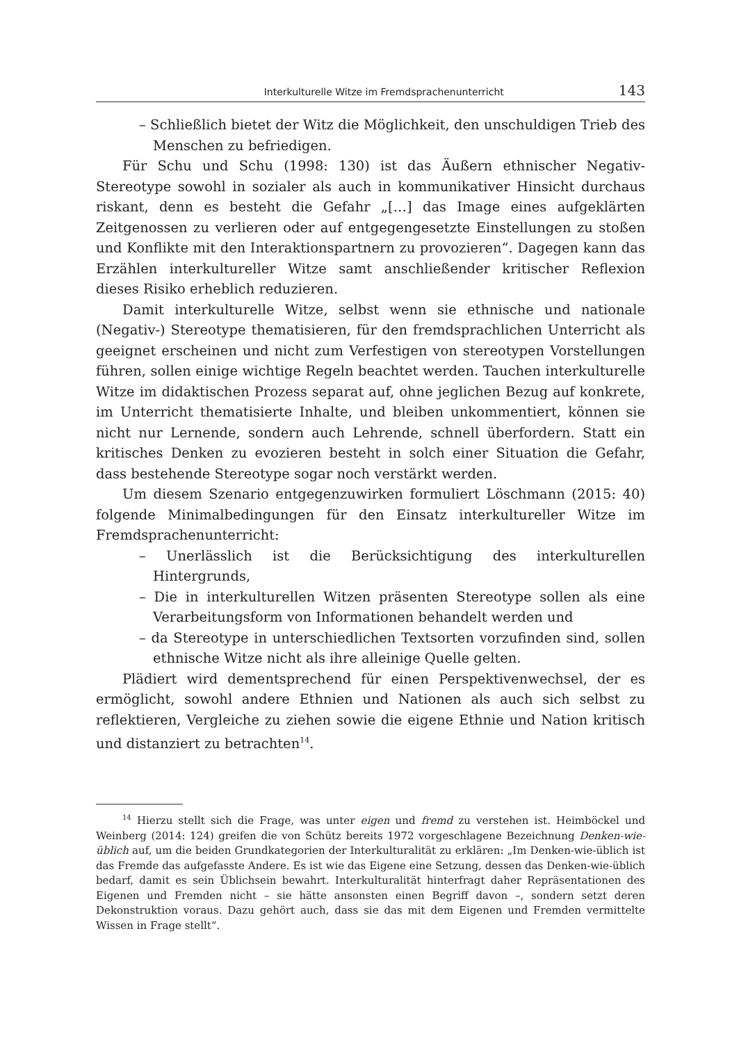Interkulturelle Witze im Fremdsprachenunterricht 143
– Schließlich bietet der Witz die Möglichkeit, den unschuldigen Trieb des Menschen zu befriedigen.
Für Schu und Schu (1998: 130) ist das Äußern ethnischer Negativ-Stereotype sowohl in sozialer als auch in kommunikativer Hinsicht durchaus riskant, denn es besteht die Gefahr „[…] das Image eines aufgeklärten Zeitgenossen zu verlieren oder auf entgegengesetzte Einstellungen zu stoßen und Konflikte mit den Interaktionspartnern zu provozieren“. Dagegen kann das Erzählen interkultureller Witze samt anschließender kritischer Reflexion dieses Risiko erheblich reduzieren.
Damit interkulturelle Witze, selbst wenn sie ethnische und nationale (Negativ-) Stereotype thematisieren, für den fremdsprachlichen Unterricht als geeignet erscheinen und nicht zum Verfestigen von stereotypen Vorstellungen führen, sollen einige wichtige Regeln beachtet werden. Tauchen interkulturelle Witze im didaktischen Prozess separat auf, ohne jeglichen Bezug auf konkrete, im Unterricht thematisierte Inhalte, und bleiben unkommentiert, können sie nicht nur Lernende, sondern auch Lehrende, schnell überfordern. Statt ein kritisches Denken zu evozieren besteht in solch einer Situation die Gefahr, dass bestehende Stereotype sogar noch verstärkt werden.
Um diesem Szenario entgegenzuwirken formuliert Löschmann (2015: 40) folgende Minimalbedingungen für den Einsatz interkultureller Witze im Fremdsprachenunterricht:
– Unerlässlich ist die Berücksichtigung des interkulturellen Hintergrunds,
– Die in interkulturellen Witzen präsenten Stereotype sollen als eine Verarbeitungsform von Informationen behandelt werden und
– da Stereotype in unterschiedlichen Textsorten vorzufinden sind, sollen ethnische Witze nicht als ihre alleinige Quelle gelten.
Plädiert wird dementsprechend für einen Perspektivenwechsel, der es ermöglicht, sowohl andere Ethnien und Nationen als auch sich selbst zu reflektieren, Vergleiche zu ziehen sowie die eigene Ethnie und Nation kritisch und distanziert zu betrachten<sup>14</sup>.
<sup>14</sup> Hierzu stellt sich die Frage, was unter eigen und fremd zu verstehen ist. Heimböckel und Weinberg (2014: 124) greifen die von Schütz bereits 1972 vorgeschlagene Bezeichnung Denken-wie-üblich auf, um die beiden Grundkategorien der Interkulturalität zu erklären: „Im Denken-wie-üblich ist das Fremde das aufgefasste Andere. Es ist wie das Eigene eine Setzung, dessen das Denken-wie-üblich bedarf, damit es sein Üblichsein bewahrt. Interkulturalität hinterfragt daher Repräsentationen des Eigenen und Fremden nicht – sie hätte ansonsten einen Begriff davon –, sondern setzt deren Dekonstruktion voraus. Dazu gehört auch, dass sie das mit dem Eigenen und Fremden vermittelte Wissen in Frage stellt“.